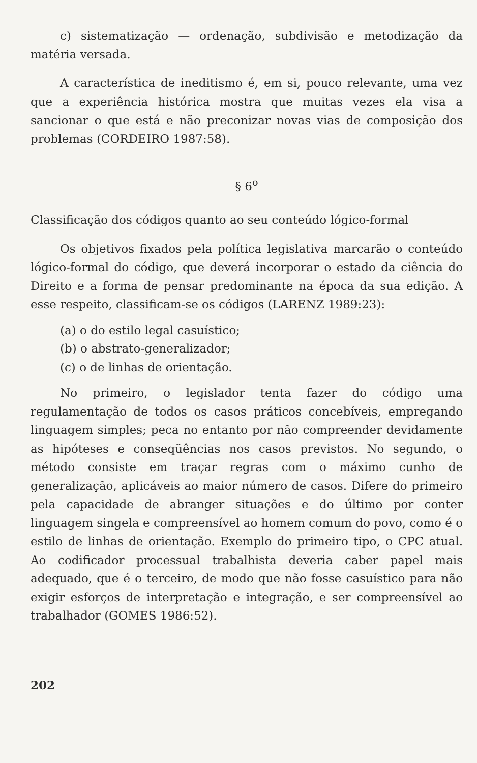c) sistematização — ordenação, subdivisão e metodização da matéria versada.
A característica de ineditismo é, em si, pouco relevante, uma vez que a experiência histórica mostra que muitas vezes ela visa a sancionar o que está e não preconizar novas vias de composição dos problemas (CORDEIRO 1987:58).
§ 6<sup>o</sup>
Classificação dos códigos quanto ao seu conteúdo lógico-formal
Os objetivos fixados pela política legislativa marcarão o conteúdo lógico-formal do código, que deverá incorporar o estado da ciência do Direito e a forma de pensar predominante na época da sua edição. A esse respeito, classificam-se os códigos (LARENZ 1989:23):
(a) o do estilo legal casuístico;
(b) o abstrato-generalizador;
(c) o de linhas de orientação.
No primeiro, o legislador tenta fazer do código uma regulamentação de todos os casos práticos concebíveis, empregando linguagem simples; peca no entanto por não compreender devidamente as hipóteses e conseqüências nos casos previstos. No segundo, o método consiste em traçar regras com o máximo cunho de generalização, aplicáveis ao maior número de casos. Difere do primeiro pela capacidade de abranger situações e do último por conter linguagem singela e compreensível ao homem comum do povo, como é o estilo de linhas de orientação. Exemplo do primeiro tipo, o CPC atual. Ao codificador processual trabalhista deveria caber papel mais adequado, que é o terceiro, de modo que não fosse casuístico para não exigir esforços de interpretação e integração, e ser compreensível ao trabalhador (GOMES 1986:52).
202